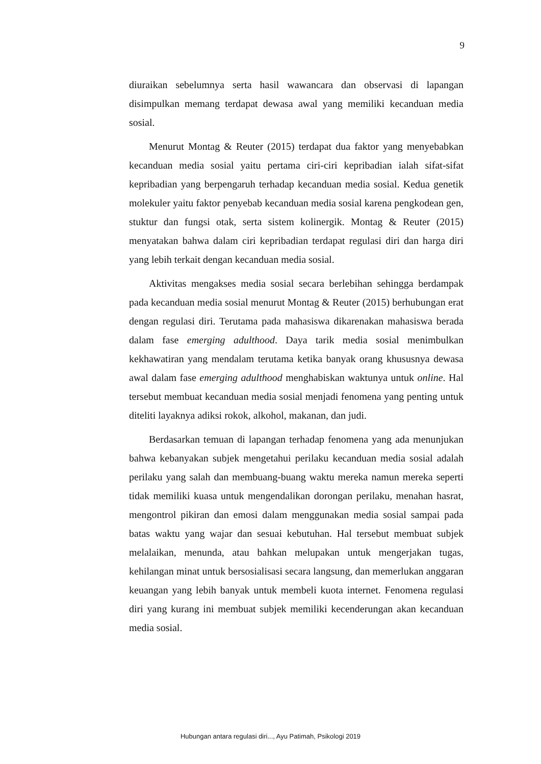9
diuraikan sebelumnya serta hasil wawancara dan observasi di lapangan disimpulkan memang terdapat dewasa awal yang memiliki kecanduan media sosial.
Menurut Montag & Reuter (2015) terdapat dua faktor yang menyebabkan kecanduan media sosial yaitu pertama ciri-ciri kepribadian ialah sifat-sifat kepribadian yang berpengaruh terhadap kecanduan media sosial. Kedua genetik molekuler yaitu faktor penyebab kecanduan media sosial karena pengkodean gen, stuktur dan fungsi otak, serta sistem kolinergik. Montag & Reuter (2015) menyatakan bahwa dalam ciri kepribadian terdapat regulasi diri dan harga diri yang lebih terkait dengan kecanduan media sosial.
Aktivitas mengakses media sosial secara berlebihan sehingga berdampak pada kecanduan media sosial menurut Montag & Reuter (2015) berhubungan erat dengan regulasi diri. Terutama pada mahasiswa dikarenakan mahasiswa berada dalam fase emerging adulthood. Daya tarik media sosial menimbulkan kekhawatiran yang mendalam terutama ketika banyak orang khususnya dewasa awal dalam fase emerging adulthood menghabiskan waktunya untuk online. Hal tersebut membuat kecanduan media sosial menjadi fenomena yang penting untuk diteliti layaknya adiksi rokok, alkohol, makanan, dan judi.
Berdasarkan temuan di lapangan terhadap fenomena yang ada menunjukan bahwa kebanyakan subjek mengetahui perilaku kecanduan media sosial adalah perilaku yang salah dan membuang-buang waktu mereka namun mereka seperti tidak memiliki kuasa untuk mengendalikan dorongan perilaku, menahan hasrat, mengontrol pikiran dan emosi dalam menggunakan media sosial sampai pada batas waktu yang wajar dan sesuai kebutuhan. Hal tersebut membuat subjek melalaikan, menunda, atau bahkan melupakan untuk mengerjakan tugas, kehilangan minat untuk bersosialisasi secara langsung, dan memerlukan anggaran keuangan yang lebih banyak untuk membeli kuota internet. Fenomena regulasi diri yang kurang ini membuat subjek memiliki kecenderungan akan kecanduan media sosial.
Hubungan antara regulasi diri..., Ayu Patimah, Psikologi 2019